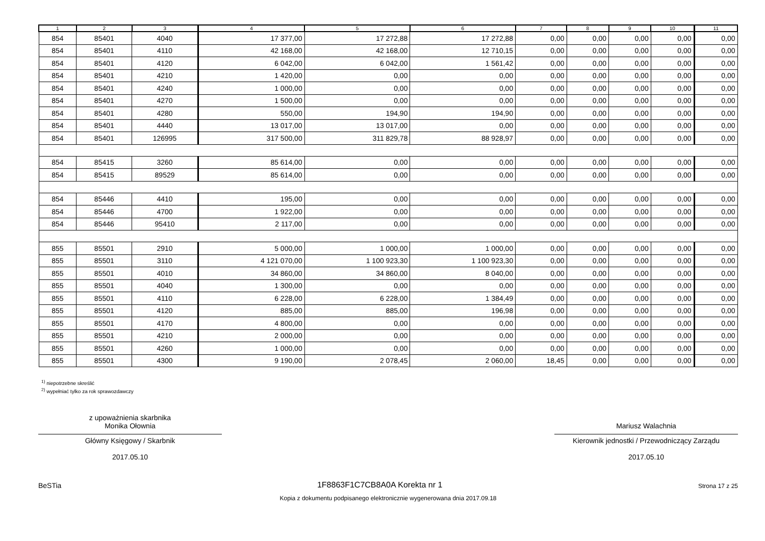| 1 | 2 | 3 | 4 | 5 | 6 | 7 | 8 | 9 | 10 | 11 |
| --- | --- | --- | --- | --- | --- | --- | --- | --- | --- | --- |
| 854 | 85401 | 4040 | 17 377,00 | 17 272,88 | 17 272,88 | 0,00 | 0,00 | 0,00 | 0,00 | 0,00 |
| 854 | 85401 | 4110 | 42 168,00 | 42 168,00 | 12 710,15 | 0,00 | 0,00 | 0,00 | 0,00 | 0,00 |
| 854 | 85401 | 4120 | 6 042,00 | 6 042,00 | 1 561,42 | 0,00 | 0,00 | 0,00 | 0,00 | 0,00 |
| 854 | 85401 | 4210 | 1 420,00 | 0,00 | 0,00 | 0,00 | 0,00 | 0,00 | 0,00 | 0,00 |
| 854 | 85401 | 4240 | 1 000,00 | 0,00 | 0,00 | 0,00 | 0,00 | 0,00 | 0,00 | 0,00 |
| 854 | 85401 | 4270 | 1 500,00 | 0,00 | 0,00 | 0,00 | 0,00 | 0,00 | 0,00 | 0,00 |
| 854 | 85401 | 4280 | 550,00 | 194,90 | 194,90 | 0,00 | 0,00 | 0,00 | 0,00 | 0,00 |
| 854 | 85401 | 4440 | 13 017,00 | 13 017,00 | 0,00 | 0,00 | 0,00 | 0,00 | 0,00 | 0,00 |
| 854 | 85401 | 126995 | 317 500,00 | 311 829,78 | 88 928,97 | 0,00 | 0,00 | 0,00 | 0,00 | 0,00 |
| 854 | 85415 | 3260 | 85 614,00 | 0,00 | 0,00 | 0,00 | 0,00 | 0,00 | 0,00 | 0,00 |
| 854 | 85415 | 89529 | 85 614,00 | 0,00 | 0,00 | 0,00 | 0,00 | 0,00 | 0,00 | 0,00 |
| 854 | 85446 | 4410 | 195,00 | 0,00 | 0,00 | 0,00 | 0,00 | 0,00 | 0,00 | 0,00 |
| 854 | 85446 | 4700 | 1 922,00 | 0,00 | 0,00 | 0,00 | 0,00 | 0,00 | 0,00 | 0,00 |
| 854 | 85446 | 95410 | 2 117,00 | 0,00 | 0,00 | 0,00 | 0,00 | 0,00 | 0,00 | 0,00 |
| 855 | 85501 | 2910 | 5 000,00 | 1 000,00 | 1 000,00 | 0,00 | 0,00 | 0,00 | 0,00 | 0,00 |
| 855 | 85501 | 3110 | 4 121 070,00 | 1 100 923,30 | 1 100 923,30 | 0,00 | 0,00 | 0,00 | 0,00 | 0,00 |
| 855 | 85501 | 4010 | 34 860,00 | 34 860,00 | 8 040,00 | 0,00 | 0,00 | 0,00 | 0,00 | 0,00 |
| 855 | 85501 | 4040 | 1 300,00 | 0,00 | 0,00 | 0,00 | 0,00 | 0,00 | 0,00 | 0,00 |
| 855 | 85501 | 4110 | 6 228,00 | 6 228,00 | 1 384,49 | 0,00 | 0,00 | 0,00 | 0,00 | 0,00 |
| 855 | 85501 | 4120 | 885,00 | 885,00 | 196,98 | 0,00 | 0,00 | 0,00 | 0,00 | 0,00 |
| 855 | 85501 | 4170 | 4 800,00 | 0,00 | 0,00 | 0,00 | 0,00 | 0,00 | 0,00 | 0,00 |
| 855 | 85501 | 4210 | 2 000,00 | 0,00 | 0,00 | 0,00 | 0,00 | 0,00 | 0,00 | 0,00 |
| 855 | 85501 | 4260 | 1 000,00 | 0,00 | 0,00 | 0,00 | 0,00 | 0,00 | 0,00 | 0,00 |
| 855 | 85501 | 4300 | 9 190,00 | 2 078,45 | 2 060,00 | 18,45 | 0,00 | 0,00 | 0,00 | 0,00 |
<sup>1)</sup> niepotrzebne skreślić
<sup>2)</sup> wypełniać tylko za rok sprawozdawczy
z upoważnienia skarbnika
Monika Ołownia
Główny Księgowy / Skarbnik
2017.05.10
Mariusz Walachnia
Kierownik jednostki / Przewodniczący Zarządu
2017.05.10
BeSTia 1F8863F1C7CB8A0A Korekta nr 1 Strona 17 z 25
Kopia z dokumentu podpisanego elektronicznie wygenerowana dnia 2017.09.18